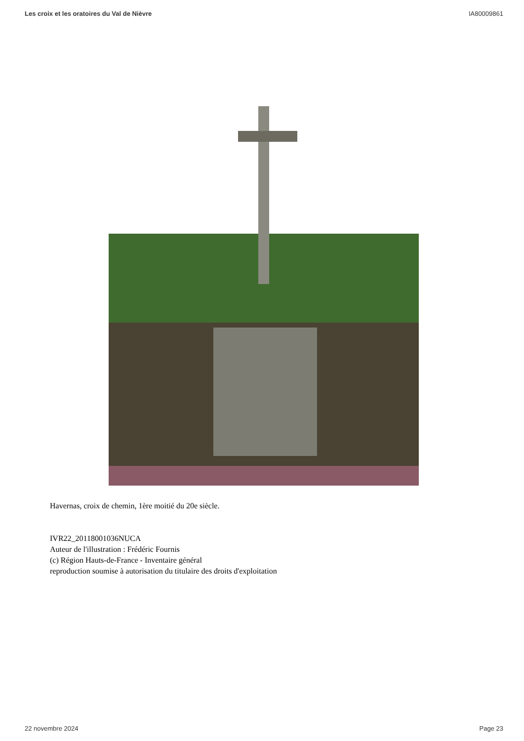Les croix et les oratoires du Val de Nièvre IA80009861
Havernas, croix de chemin, 1ère moitié du 20e siècle.
IVR22_20118001036NUCA
Auteur de l'illustration : Frédéric Fournis
(c) Région Hauts-de-France - Inventaire général
reproduction soumise à autorisation du titulaire des droits d'exploitation
22 novembre 2024 Page 23